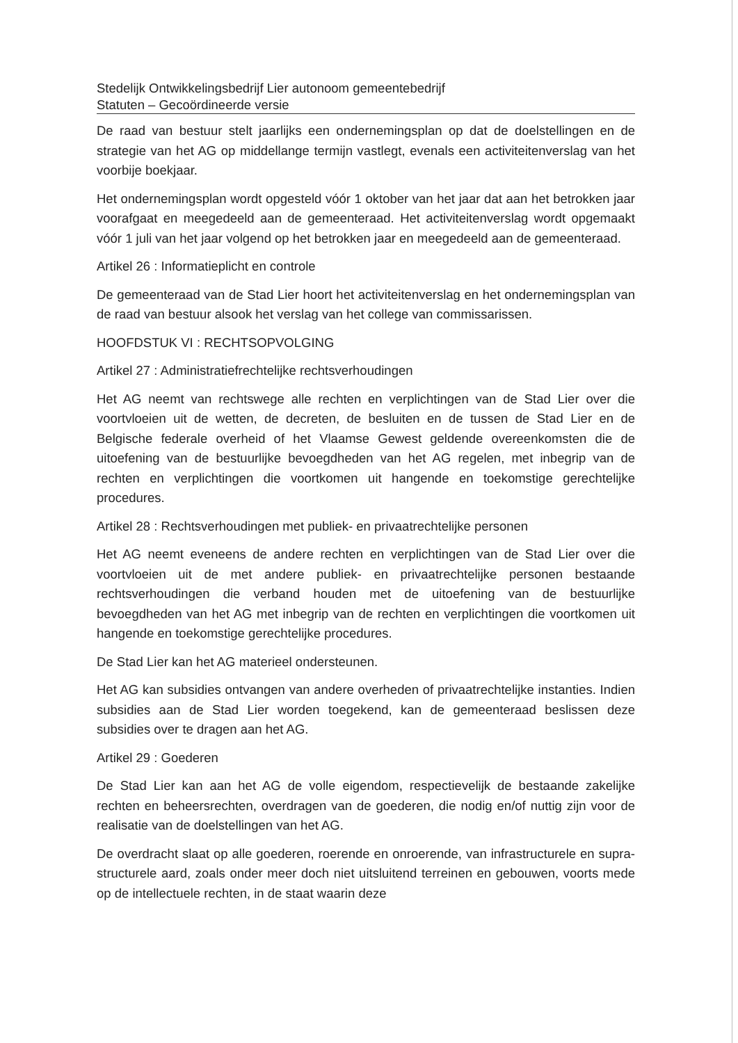Stedelijk Ontwikkelingsbedrijf Lier autonoom gemeentebedrijf
Statuten – Gecoördineerde versie
De raad van bestuur stelt jaarlijks een ondernemingsplan op dat de doelstellingen en de strategie van het AG op middellange termijn vastlegt, evenals een activiteitenverslag van het voorbije boekjaar.
Het ondernemingsplan wordt opgesteld vóór 1 oktober van het jaar dat aan het betrokken jaar voorafgaat en meegedeeld aan de gemeenteraad. Het activiteitenverslag wordt opgemaakt vóór 1 juli van het jaar volgend op het betrokken jaar en meegedeeld aan de gemeenteraad.
Artikel 26 : Informatieplicht en controle
De gemeenteraad van de Stad Lier hoort het activiteitenverslag en het ondernemingsplan van de raad van bestuur alsook het verslag van het college van commissarissen.
HOOFDSTUK VI : RECHTSOPVOLGING
Artikel 27 : Administratiefrechtelijke rechtsverhoudingen
Het AG neemt van rechtswege alle rechten en verplichtingen van de Stad Lier over die voortvloeien uit de wetten, de decreten, de besluiten en de tussen de Stad Lier en de Belgische federale overheid of het Vlaamse Gewest geldende overeenkomsten die de uitoefening van de bestuurlijke bevoegdheden van het AG regelen, met inbegrip van de rechten en verplichtingen die voortkomen uit hangende en toekomstige gerechtelijke procedures.
Artikel 28 : Rechtsverhoudingen met publiek- en privaatrechtelijke personen
Het AG neemt eveneens de andere rechten en verplichtingen van de Stad Lier over die voortvloeien uit de met andere publiek- en privaatrechtelijke personen bestaande rechtsverhoudingen die verband houden met de uitoefening van de bestuurlijke bevoegdheden van het AG met inbegrip van de rechten en verplichtingen die voortkomen uit hangende en toekomstige gerechtelijke procedures.
De Stad Lier kan het AG materieel ondersteunen.
Het AG kan subsidies ontvangen van andere overheden of privaatrechtelijke instanties. Indien subsidies aan de Stad Lier worden toegekend, kan de gemeenteraad beslissen deze subsidies over te dragen aan het AG.
Artikel 29 : Goederen
De Stad Lier kan aan het AG de volle eigendom, respectievelijk de bestaande zakelijke rechten en beheersrechten, overdragen van de goederen, die nodig en/of nuttig zijn voor de realisatie van de doelstellingen van het AG.
De overdracht slaat op alle goederen, roerende en onroerende, van infrastructurele en supra-structurele aard, zoals onder meer doch niet uitsluitend terreinen en gebouwen, voorts mede op de intellectuele rechten, in de staat waarin deze